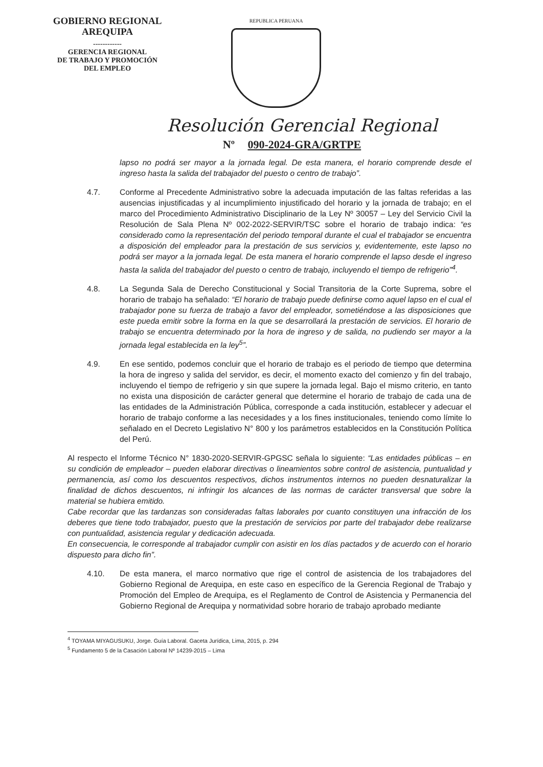GOBIERNO REGIONAL
AREQUIPA
------------
GERENCIA REGIONAL
DE TRABAJO Y PROMOCIÓN
DEL EMPLEO
REPUBLICA PERUANA
Resolución Gerencial Regional
Nº 090-2024-GRA/GRTPE
lapso no podrá ser mayor a la jornada legal. De esta manera, el horario comprende desde el ingreso hasta la salida del trabajador del puesto o centro de trabajo”.
4.7. Conforme al Precedente Administrativo sobre la adecuada imputación de las faltas referidas a las ausencias injustificadas y al incumplimiento injustificado del horario y la jornada de trabajo; en el marco del Procedimiento Administrativo Disciplinario de la Ley Nº 30057 – Ley del Servicio Civil la Resolución de Sala Plena Nº 002-2022-SERVIR/TSC sobre el horario de trabajo indica: “es considerado como la representación del periodo temporal durante el cual el trabajador se encuentra a disposición del empleador para la prestación de sus servicios y, evidentemente, este lapso no podrá ser mayor a la jornada legal. De esta manera el horario comprende el lapso desde el ingreso hasta la salida del trabajador del puesto o centro de trabajo, incluyendo el tiempo de refrigerio”<sup>4</sup>.
4.8. La Segunda Sala de Derecho Constitucional y Social Transitoria de la Corte Suprema, sobre el horario de trabajo ha señalado: “El horario de trabajo puede definirse como aquel lapso en el cual el trabajador pone su fuerza de trabajo a favor del empleador, sometiéndose a las disposiciones que este pueda emitir sobre la forma en la que se desarrollará la prestación de servicios. El horario de trabajo se encuentra determinado por la hora de ingreso y de salida, no pudiendo ser mayor a la jornada legal establecida en la ley<sup>5</sup>”.
4.9. En ese sentido, podemos concluir que el horario de trabajo es el periodo de tiempo que determina la hora de ingreso y salida del servidor, es decir, el momento exacto del comienzo y fin del trabajo, incluyendo el tiempo de refrigerio y sin que supere la jornada legal. Bajo el mismo criterio, en tanto no exista una disposición de carácter general que determine el horario de trabajo de cada una de las entidades de la Administración Pública, corresponde a cada institución, establecer y adecuar el horario de trabajo conforme a las necesidades y a los fines institucionales, teniendo como límite lo señalado en el Decreto Legislativo N° 800 y los parámetros establecidos en la Constitución Política del Perú.
Al respecto el Informe Técnico N° 1830-2020-SERVIR-GPGSC señala lo siguiente: “Las entidades públicas – en su condición de empleador – pueden elaborar directivas o lineamientos sobre control de asistencia, puntualidad y permanencia, así como los descuentos respectivos, dichos instrumentos internos no pueden desnaturalizar la finalidad de dichos descuentos, ni infringir los alcances de las normas de carácter transversal que sobre la material se hubiera emitido.
Cabe recordar que las tardanzas son consideradas faltas laborales por cuanto constituyen una infracción de los deberes que tiene todo trabajador, puesto que la prestación de servicios por parte del trabajador debe realizarse con puntualidad, asistencia regular y dedicación adecuada.
En consecuencia, le corresponde al trabajador cumplir con asistir en los días pactados y de acuerdo con el horario dispuesto para dicho fin”.
4.10. De esta manera, el marco normativo que rige el control de asistencia de los trabajadores del Gobierno Regional de Arequipa, en este caso en específico de la Gerencia Regional de Trabajo y Promoción del Empleo de Arequipa, es el Reglamento de Control de Asistencia y Permanencia del Gobierno Regional de Arequipa y normatividad sobre horario de trabajo aprobado mediante
<sup>4</sup> TOYAMA MIYAGUSUKU, Jorge. Guía Laboral. Gaceta Jurídica, Lima, 2015, p. 294
<sup>5</sup> Fundamento 5 de la Casación Laboral Nº 14239-2015 – Lima